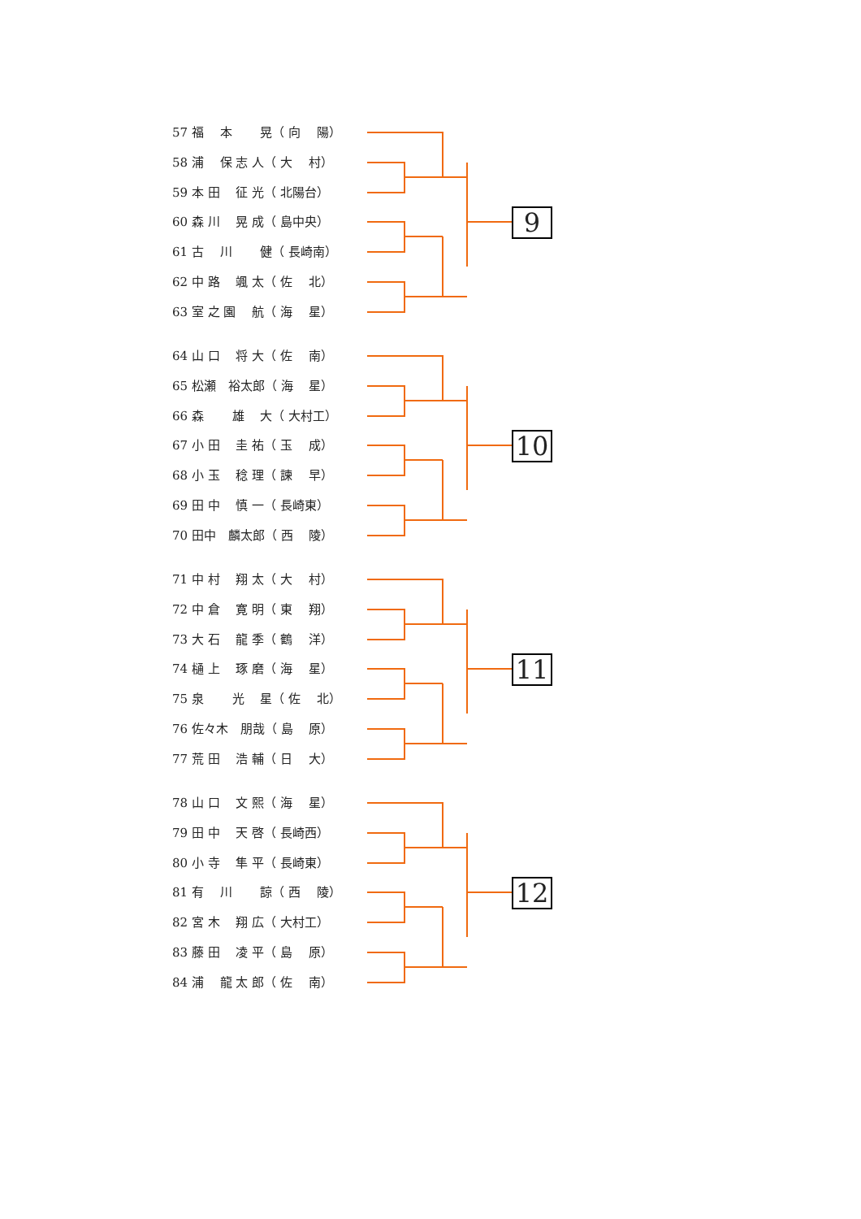57 福　 本　　 晃（ 向　 陽）
58 浦　 保 志 人（ 大　 村）
59 本 田　 征 光（ 北陽台）
60 森 川　 晃 成（ 島中央）
61 古　 川　　 健（ 長崎南）
62 中 路　 颯 太（ 佐　 北）
63 室 之 園　 航（ 海　 星）
9
64 山 口　 将 大（ 佐　 南）
65 松瀬　裕太郎（ 海　 星）
66 森　　 雄　 大（ 大村工）
67 小 田　 圭 祐（ 玉　 成）
68 小 玉　 稔 理（ 諫　 早）
69 田 中　 慎 一（ 長崎東）
70 田中　麟太郎（ 西　 陵）
10
71 中 村　 翔 太（ 大　 村）
72 中 倉　 寛 明（ 東　 翔）
73 大 石　 龍 季（ 鶴　 洋）
74 樋 上　 琢 磨（ 海　 星）
75 泉　　 光　 星（ 佐　 北）
76 佐々木　朋哉（ 島　 原）
77 荒 田　 浩 輔（ 日　 大）
11
78 山 口　 文 熙（ 海　 星）
79 田 中　 天 啓（ 長崎西）
80 小 寺　 隼 平（ 長崎東）
81 有　 川　　 諒（ 西　 陵）
82 宮 木　 翔 広（ 大村工）
83 藤 田　 凌 平（ 島　 原）
84 浦　 龍 太 郎（ 佐　 南）
12